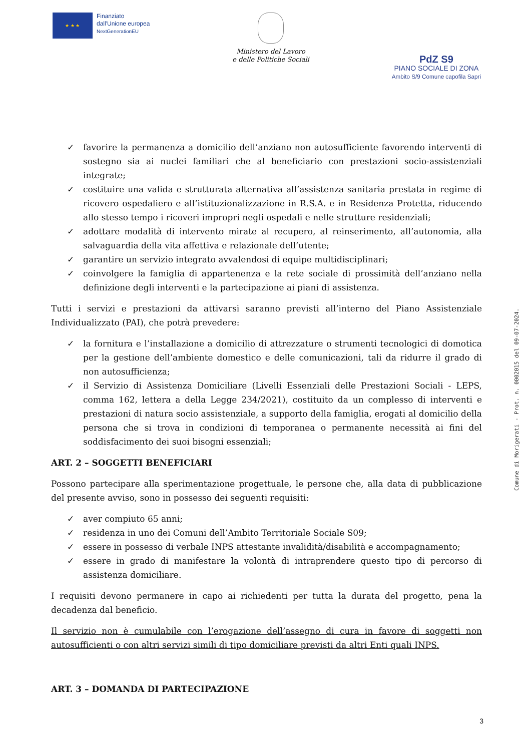★ ★ ★
Finanziato
dall'Unione europea
NextGenerationEU
Ministero del Lavoro
e delle Politiche Sociali
PdZ S9
PIANO SOCIALE DI ZONA
Ambito S/9 Comune capofila Sapri
✓ favorire la permanenza a domicilio dell’anziano non autosufficiente favorendo interventi di sostegno sia ai nuclei familiari che al beneficiario con prestazioni socio-assistenziali integrate;
✓ costituire una valida e strutturata alternativa all’assistenza sanitaria prestata in regime di ricovero ospedaliero e all’istituzionalizzazione in R.S.A. e in Residenza Protetta, riducendo allo stesso tempo i ricoveri impropri negli ospedali e nelle strutture residenziali;
✓ adottare modalità di intervento mirate al recupero, al reinserimento, all’autonomia, alla salvaguardia della vita affettiva e relazionale dell’utente;
✓ garantire un servizio integrato avvalendosi di equipe multidisciplinari;
✓ coinvolgere la famiglia di appartenenza e la rete sociale di prossimità dell’anziano nella definizione degli interventi e la partecipazione ai piani di assistenza.
Tutti i servizi e prestazioni da attivarsi saranno previsti all’interno del Piano Assistenziale Individualizzato (PAI), che potrà prevedere:
✓ la fornitura e l’installazione a domicilio di attrezzature o strumenti tecnologici di domotica per la gestione dell’ambiente domestico e delle comunicazioni, tali da ridurre il grado di non autosufficienza;
✓ il Servizio di Assistenza Domiciliare (Livelli Essenziali delle Prestazioni Sociali - LEPS, comma 162, lettera a della Legge 234/2021), costituito da un complesso di interventi e prestazioni di natura socio assistenziale, a supporto della famiglia, erogati al domicilio della persona che si trova in condizioni di temporanea o permanente necessità ai fini del soddisfacimento dei suoi bisogni essenziali;
ART. 2 – SOGGETTI BENEFICIARI
Possono partecipare alla sperimentazione progettuale, le persone che, alla data di pubblicazione del presente avviso, sono in possesso dei seguenti requisiti:
✓ aver compiuto 65 anni;
✓ residenza in uno dei Comuni dell’Ambito Territoriale Sociale S09;
✓ essere in possesso di verbale INPS attestante invalidità/disabilità e accompagnamento;
✓ essere in grado di manifestare la volontà di intraprendere questo tipo di percorso di assistenza domiciliare.
I requisiti devono permanere in capo ai richiedenti per tutta la durata del progetto, pena la decadenza dal beneficio.
Il servizio non è cumulabile con l’erogazione dell’assegno di cura in favore di soggetti non autosufficienti o con altri servizi simili di tipo domiciliare previsti da altri Enti quali INPS.
ART. 3 – DOMANDA DI PARTECIPAZIONE
Comune di Morigerati - Prot. n. 0002015 del 09-07-2024.
3